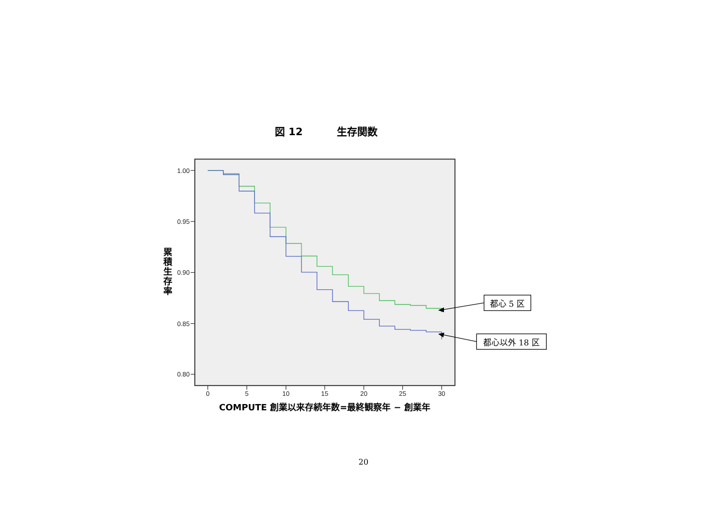図 12 生存関数
1.00
0.95
0.90
0.85
0.80
0
5
10
15
20
25
30
COMPUTE 創業以来存続年数=最終観察年 − 創業年
累 積 生 存 率
都心 5 区
都心以外 18 区
20